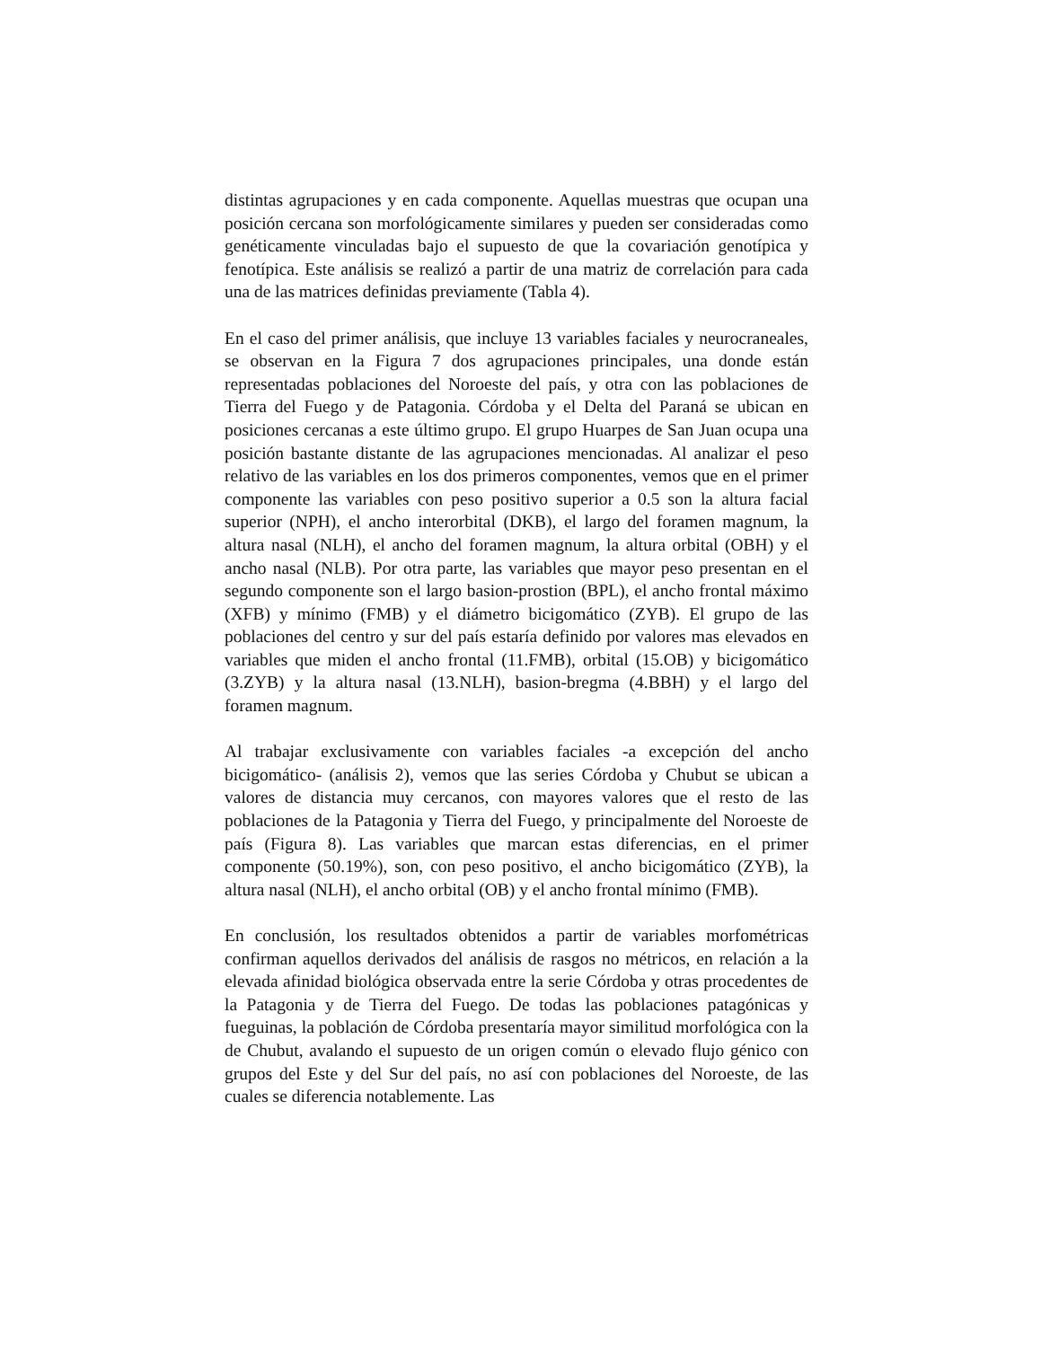distintas agrupaciones y en cada componente. Aquellas muestras que ocupan una posición cercana son morfológicamente similares y pueden ser consideradas como genéticamente vinculadas bajo el supuesto de que la covariación genotípica y fenotípica. Este análisis se realizó a partir de una matriz de correlación para cada una de las matrices definidas previamente (Tabla 4).
En el caso del primer análisis, que incluye 13 variables faciales y neurocraneales, se observan en la Figura 7 dos agrupaciones principales, una donde están representadas poblaciones del Noroeste del país, y otra con las poblaciones de Tierra del Fuego y de Patagonia. Córdoba y el Delta del Paraná se ubican en posiciones cercanas a este último grupo. El grupo Huarpes de San Juan ocupa una posición bastante distante de las agrupaciones mencionadas. Al analizar el peso relativo de las variables en los dos primeros componentes, vemos que en el primer componente las variables con peso positivo superior a 0.5 son la altura facial superior (NPH), el ancho interorbital (DKB), el largo del foramen magnum, la altura nasal (NLH), el ancho del foramen magnum, la altura orbital (OBH) y el ancho nasal (NLB). Por otra parte, las variables que mayor peso presentan en el segundo componente son el largo basion-prostion (BPL), el ancho frontal máximo (XFB) y mínimo (FMB) y el diámetro bicigomático (ZYB). El grupo de las poblaciones del centro y sur del país estaría definido por valores mas elevados en variables que miden el ancho frontal (11.FMB), orbital (15.OB) y bicigomático (3.ZYB) y la altura nasal (13.NLH), basion-bregma (4.BBH) y el largo del foramen magnum.
Al trabajar exclusivamente con variables faciales -a excepción del ancho bicigomático- (análisis 2), vemos que las series Córdoba y Chubut se ubican a valores de distancia muy cercanos, con mayores valores que el resto de las poblaciones de la Patagonia y Tierra del Fuego, y principalmente del Noroeste de país (Figura 8). Las variables que marcan estas diferencias, en el primer componente (50.19%), son, con peso positivo, el ancho bicigomático (ZYB), la altura nasal (NLH), el ancho orbital (OB) y el ancho frontal mínimo (FMB).
En conclusión, los resultados obtenidos a partir de variables morfométricas confirman aquellos derivados del análisis de rasgos no métricos, en relación a la elevada afinidad biológica observada entre la serie Córdoba y otras procedentes de la Patagonia y de Tierra del Fuego. De todas las poblaciones patagónicas y fueguinas, la población de Córdoba presentaría mayor similitud morfológica con la de Chubut, avalando el supuesto de un origen común o elevado flujo génico con grupos del Este y del Sur del país, no así con poblaciones del Noroeste, de las cuales se diferencia notablemente. Las